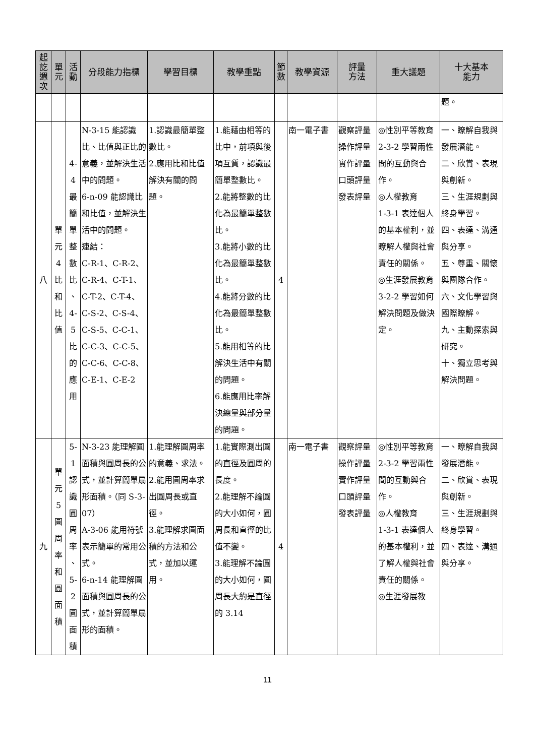| 起 訖 週 次 | 單 元 | 活 動 | 分段能力指標 | 學習目標 | 教學重點 | 節 數 | 教學資源 | 評量 方法 | 重大議題 | 十大基本 能力 |
| --- | --- | --- | --- | --- | --- | --- | --- | --- | --- | --- |
| | | | | | | | | | | 題。 |
| 八 | 單 元 4 比 和 比 值 | 4-4 最 簡 單 整 數 比 、 4-5 比 的 應 用 | N-3-15 能認識比、比值與正比的意義，並解決生活中的問題。 6-n-09 能認識比和比值，並解決生活中的問題。 連結： C-R-1、C-R-2、C-R-4、C-T-1、C-T-2、C-T-4、C-S-2、C-S-4、C-S-5、C-C-1、C-C-3、C-C-5、C-C-6、C-C-8、C-E-1、C-E-2 | 1.認識最簡單整數比。 2.應用比和比值解決有關的問題。 | 1.能藉由相等的比中，前項與後項互質，認識最簡單整數比。 2.能將整數的比化為最簡單整數比。 3.能將小數的比化為最簡單整數比。 4.能將分數的比化為最簡單整數比。 5.能用相等的比解決生活中有關的問題。 6.能應用比率解決總量與部分量的問題。 | 4 | 南一電子書 | 觀察評量 操作評量 實作評量 口頭評量 發表評量 | ◎性別平等教育 2-3-2 學習兩性間的互動與合作。 ◎人權教育 1-3-1 表達個人的基本權利，並瞭解人權與社會責任的關係。 ◎生涯發展教育 3-2-2 學習如何解決問題及做決定。 | 一、瞭解自我與發展潛能。 二、欣賞、表現與創新。 三、生涯規劃與終身學習。 四、表達、溝通與分享。 五、尊重、關懷與團隊合作。 六、文化學習與國際瞭解。 九、主動探索與研究。 十、獨立思考與解決問題。 |
| 九 | 單 元 5 圓 周 率 和 圓 面 積 | 5-1 認 識 圓 周 率 、 5-2 圓 面 積 | N-3-23 能理解圓面積與圓周長的公式，並計算簡單扇形面積。（同 S-3-07） A-3-06 能用符號表示簡單的常用公式。 6-n-14 能理解圓面積與圓周長的公式，並計算簡單扇形的面積。 | 1.能理解圓周率的意義、求法。 2.能用圓周率求出圓周長或直徑。 3.能理解求圓面積的方法和公式，並加以運用。 | 1.能實際測出圓的直徑及圓周的長度。 2.能理解不論圓的大小如何，圓周長和直徑的比值不變。 3.能理解不論圓的大小如何，圓周長大約是直徑的 3.14 | 4 | 南一電子書 | 觀察評量 操作評量 實作評量 口頭評量 發表評量 | ◎性別平等教育 2-3-2 學習兩性間的互動與合作。 ◎人權教育 1-3-1 表達個人的基本權利，並了解人權與社會責任的關係。 ◎生涯發展教 | 一、瞭解自我與發展潛能。 二、欣賞、表現與創新。 三、生涯規劃與終身學習。 四、表達、溝通與分享。 |
11